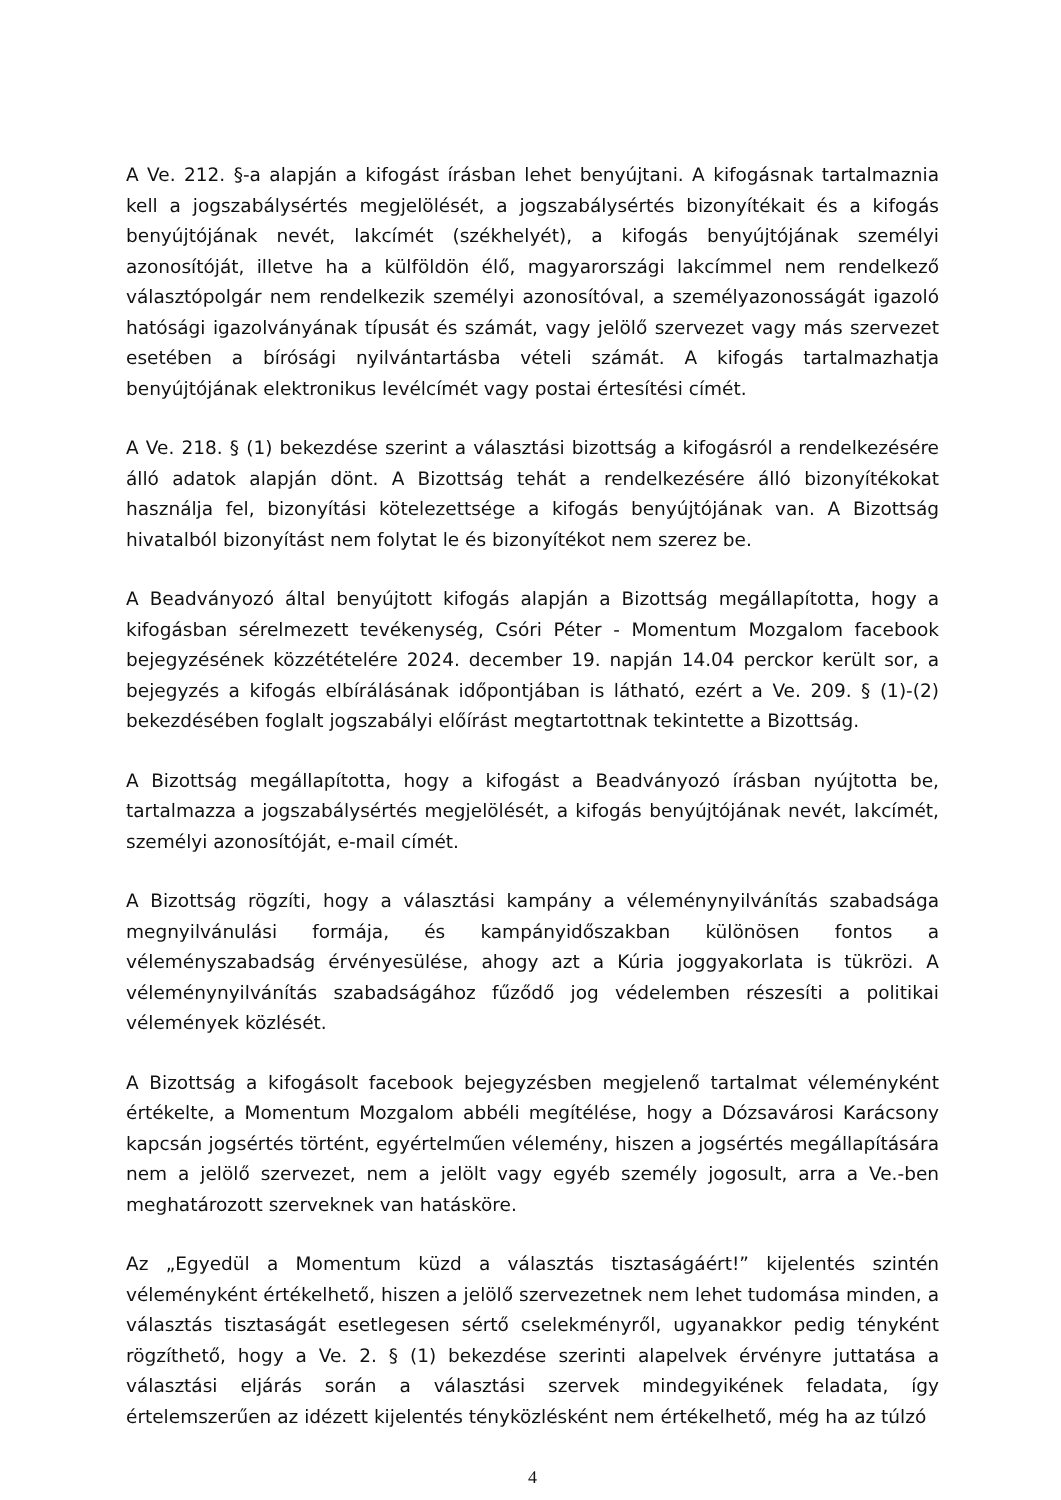A Ve. 212. §-a alapján a kifogást írásban lehet benyújtani. A kifogásnak tartalmaznia kell a jogszabálysértés megjelölését, a jogszabálysértés bizonyítékait és a kifogás benyújtójának nevét, lakcímét (székhelyét), a kifogás benyújtójának személyi azonosítóját, illetve ha a külföldön élő, magyarországi lakcímmel nem rendelkező választópolgár nem rendelkezik személyi azonosítóval, a személyazonosságát igazoló hatósági igazolványának típusát és számát, vagy jelölő szervezet vagy más szervezet esetében a bírósági nyilvántartásba vételi számát. A kifogás tartalmazhatja benyújtójának elektronikus levélcímét vagy postai értesítési címét.
A Ve. 218. § (1) bekezdése szerint a választási bizottság a kifogásról a rendelkezésére álló adatok alapján dönt. A Bizottság tehát a rendelkezésére álló bizonyítékokat használja fel, bizonyítási kötelezettsége a kifogás benyújtójának van. A Bizottság hivatalból bizonyítást nem folytat le és bizonyítékot nem szerez be.
A Beadványozó által benyújtott kifogás alapján a Bizottság megállapította, hogy a kifogásban sérelmezett tevékenység, Csóri Péter - Momentum Mozgalom facebook bejegyzésének közzétételére 2024. december 19. napján 14.04 perckor került sor, a bejegyzés a kifogás elbírálásának időpontjában is látható, ezért a Ve. 209. § (1)-(2) bekezdésében foglalt jogszabályi előírást megtartottnak tekintette a Bizottság.
A Bizottság megállapította, hogy a kifogást a Beadványozó írásban nyújtotta be, tartalmazza a jogszabálysértés megjelölését, a kifogás benyújtójának nevét, lakcímét, személyi azonosítóját, e-mail címét.
A Bizottság rögzíti, hogy a választási kampány a véleménynyilvánítás szabadsága megnyilvánulási formája, és kampányidőszakban különösen fontos a véleményszabadság érvényesülése, ahogy azt a Kúria joggyakorlata is tükrözi. A véleménynyilvánítás szabadságához fűződő jog védelemben részesíti a politikai vélemények közlését.
A Bizottság a kifogásolt facebook bejegyzésben megjelenő tartalmat véleményként értékelte, a Momentum Mozgalom abbéli megítélése, hogy a Dózsavárosi Karácsony kapcsán jogsértés történt, egyértelműen vélemény, hiszen a jogsértés megállapítására nem a jelölő szervezet, nem a jelölt vagy egyéb személy jogosult, arra a Ve.-ben meghatározott szerveknek van hatásköre.
Az „Egyedül a Momentum küzd a választás tisztaságáért!” kijelentés szintén véleményként értékelhető, hiszen a jelölő szervezetnek nem lehet tudomása minden, a választás tisztaságát esetlegesen sértő cselekményről, ugyanakkor pedig tényként rögzíthető, hogy a Ve. 2. § (1) bekezdése szerinti alapelvek érvényre juttatása a választási eljárás során a választási szervek mindegyikének feladata, így értelemszerűen az idézett kijelentés tényközlésként nem értékelhető, még ha az túlzó
4